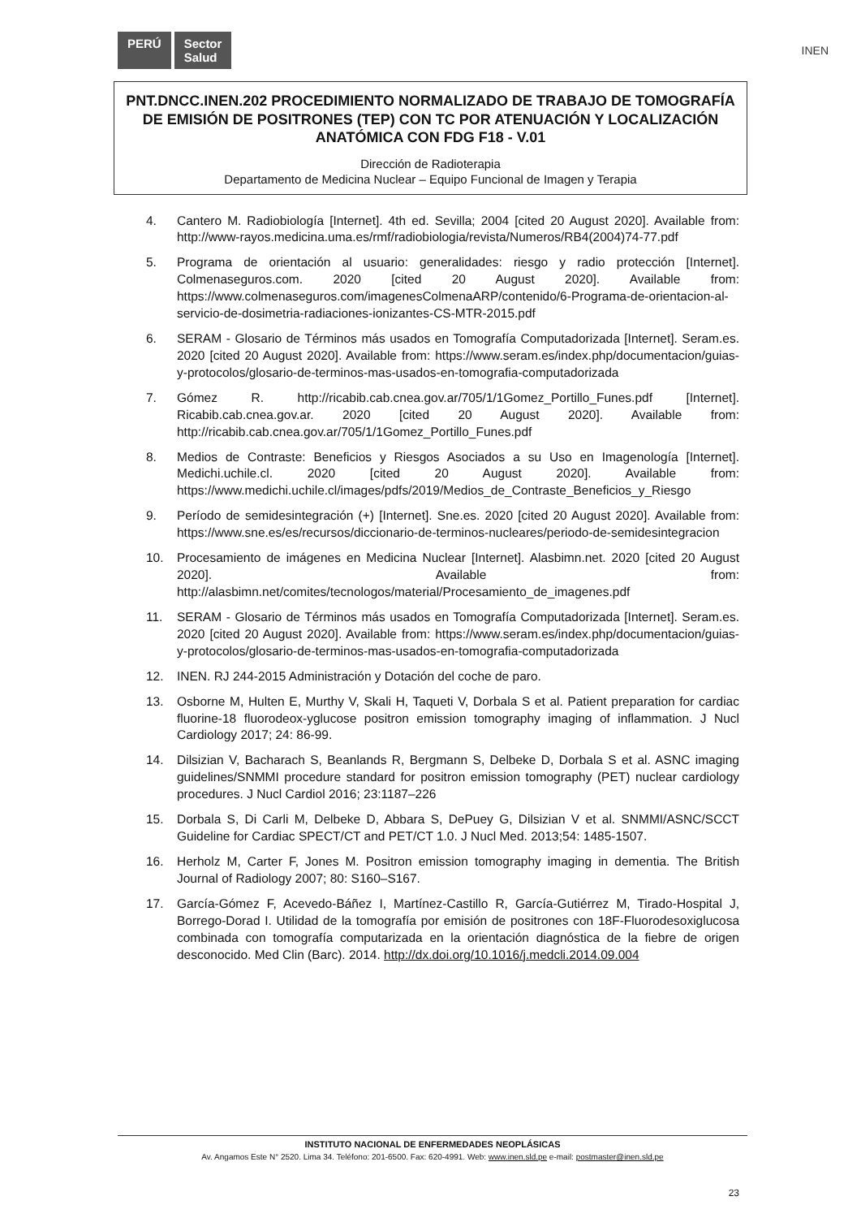PERÚ Sector
Salud
INEN
PNT.DNCC.INEN.202 PROCEDIMIENTO NORMALIZADO DE TRABAJO DE TOMOGRAFÍA DE EMISIÓN DE POSITRONES (TEP) CON TC POR ATENUACIÓN Y LOCALIZACIÓN ANATÓMICA CON FDG F18 - V.01
Dirección de Radioterapia
Departamento de Medicina Nuclear – Equipo Funcional de Imagen y Terapia
4. Cantero M. Radiobiología [Internet]. 4th ed. Sevilla; 2004 [cited 20 August 2020]. Available from: http://www-rayos.medicina.uma.es/rmf/radiobiologia/revista/Numeros/RB4(2004)74-77.pdf
5. Programa de orientación al usuario: generalidades: riesgo y radio protección [Internet]. Colmenaseguros.com. 2020 [cited 20 August 2020]. Available from: https://www.colmenaseguros.com/imagenesColmenaARP/contenido/6-Programa-de-orientacion-al-servicio-de-dosimetria-radiaciones-ionizantes-CS-MTR-2015.pdf
6. SERAM - Glosario de Términos más usados en Tomografía Computadorizada [Internet]. Seram.es. 2020 [cited 20 August 2020]. Available from: https://www.seram.es/index.php/documentacion/guias-y-protocolos/glosario-de-terminos-mas-usados-en-tomografia-computadorizada
7. Gómez R. http://ricabib.cab.cnea.gov.ar/705/1/1Gomez_Portillo_Funes.pdf [Internet]. Ricabib.cab.cnea.gov.ar. 2020 [cited 20 August 2020]. Available from: http://ricabib.cab.cnea.gov.ar/705/1/1Gomez_Portillo_Funes.pdf
8. Medios de Contraste: Beneficios y Riesgos Asociados a su Uso en Imagenología [Internet]. Medichi.uchile.cl. 2020 [cited 20 August 2020]. Available from: https://www.medichi.uchile.cl/images/pdfs/2019/Medios_de_Contraste_Beneficios_y_Riesgo
9. Período de semidesintegración (+) [Internet]. Sne.es. 2020 [cited 20 August 2020]. Available from: https://www.sne.es/es/recursos/diccionario-de-terminos-nucleares/periodo-de-semidesintegracion
10. Procesamiento de imágenes en Medicina Nuclear [Internet]. Alasbimn.net. 2020 [cited 20 August 2020]. Available from: http://alasbimn.net/comites/tecnologos/material/Procesamiento_de_imagenes.pdf
11. SERAM - Glosario de Términos más usados en Tomografía Computadorizada [Internet]. Seram.es. 2020 [cited 20 August 2020]. Available from: https://www.seram.es/index.php/documentacion/guias-y-protocolos/glosario-de-terminos-mas-usados-en-tomografia-computadorizada
12. INEN. RJ 244-2015 Administración y Dotación del coche de paro.
13. Osborne M, Hulten E, Murthy V, Skali H, Taqueti V, Dorbala S et al. Patient preparation for cardiac fluorine-18 fluorodeox-yglucose positron emission tomography imaging of inflammation. J Nucl Cardiology 2017; 24: 86-99.
14. Dilsizian V, Bacharach S, Beanlands R, Bergmann S, Delbeke D, Dorbala S et al. ASNC imaging guidelines/SNMMI procedure standard for positron emission tomography (PET) nuclear cardiology procedures. J Nucl Cardiol 2016; 23:1187–226
15. Dorbala S, Di Carli M, Delbeke D, Abbara S, DePuey G, Dilsizian V et al. SNMMI/ASNC/SCCT Guideline for Cardiac SPECT/CT and PET/CT 1.0. J Nucl Med. 2013;54: 1485-1507.
16. Herholz M, Carter F, Jones M. Positron emission tomography imaging in dementia. The British Journal of Radiology 2007; 80: S160–S167.
17. García-Gómez F, Acevedo-Báñez I, Martínez-Castillo R, García-Gutiérrez M, Tirado-Hospital J, Borrego-Dorad I. Utilidad de la tomografía por emisión de positrones con 18F-Fluorodesoxiglucosa combinada con tomografía computarizada en la orientación diagnóstica de la fiebre de origen desconocido. Med Clin (Barc). 2014. http://dx.doi.org/10.1016/j.medcli.2014.09.004
INSTITUTO NACIONAL DE ENFERMEDADES NEOPLÁSICAS
Av. Angamos Este N° 2520. Lima 34. Teléfono: 201-6500. Fax: 620-4991. Web: www.inen.sld.pe e-mail: postmaster@inen.sld.pe
23